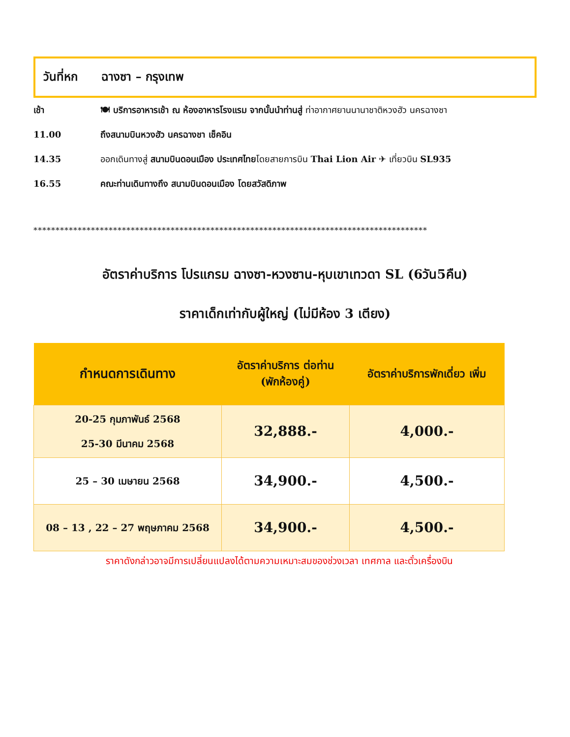วันที่หก ฉางซา – กรุงเทพ
เช้า 🍽 บริการอาหารเช้า ณ ห้องอาหารโรงแรม จากนั้นนำท่านสู่ ท่าอากาศยานนานาชาติหวงฮัว นครฉางซา
11.00 ถึงสนามบินหวงฮัว นครฉางชา เช็คอิน
14.35 ออกเดินทางสู่ สนามบินดอนเมือง ประเทศไทยโดยสายการบิน Thai Lion Air ✈ เที่ยวบิน SL935
16.55 คณะท่านเดินทางถึง สนามบินดอนเมือง โดยสวัสดิภาพ
*****************************************************************************************
อัตราค่าบริการ โปรแกรม ฉางซา-หวงซาน-หุบเขาเทวดา SL (6วัน5คืน)
ราคาเด็กเท่ากับผู้ใหญ่ (ไม่มีห้อง 3 เตียง)
| กำหนดการเดินทาง | อัตราค่าบริการ ต่อท่าน (พักห้องคู่) | อัตราค่าบริการพักเดี่ยว เพิ่ม |
| --- | --- | --- |
| 20-25 กุมภาพันธ์ 2568 25-30 มีนาคม 2568 | 32,888.- | 4,000.- |
| 25 – 30 เมษายน 2568 | 34,900.- | 4,500.- |
| 08 – 13 , 22 – 27 พฤษภาคม 2568 | 34,900.- | 4,500.- |
ราคาดังกล่าวอาจมีการเปลี่ยนแปลงได้ตามความเหมาะสมของช่วงเวลา เทศกาล และตั๋วเครื่องบิน